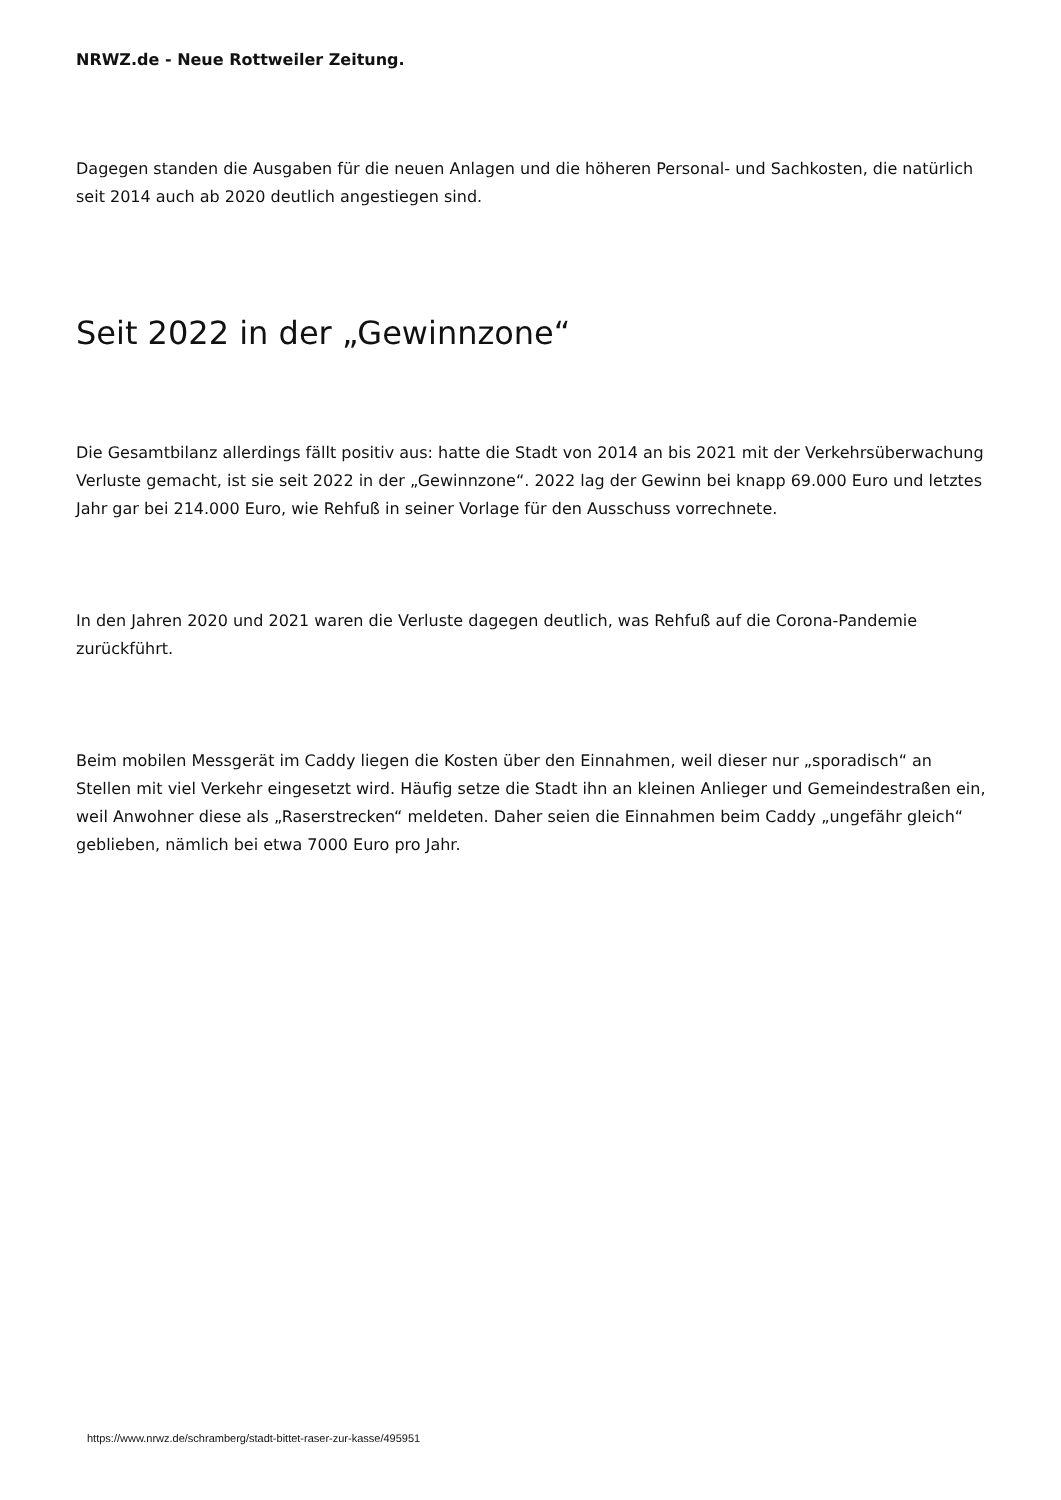NRWZ.de - Neue Rottweiler Zeitung.
Dagegen standen die Ausgaben für die neuen Anlagen und die höheren Personal- und Sachkosten, die natürlich seit 2014 auch ab 2020 deutlich angestiegen sind.
Seit 2022 in der „Gewinnzone“
Die Gesamtbilanz allerdings fällt positiv aus: hatte die Stadt von 2014 an bis 2021 mit der Verkehrsüberwachung Verluste gemacht, ist sie seit 2022 in der „Gewinnzone“. 2022 lag der Gewinn bei knapp 69.000 Euro und letztes Jahr gar bei 214.000 Euro, wie Rehfuß in seiner Vorlage für den Ausschuss vorrechnete.
In den Jahren 2020 und 2021 waren die Verluste dagegen deutlich, was Rehfuß auf die Corona-Pandemie zurückführt.
Beim mobilen Messgerät im Caddy liegen die Kosten über den Einnahmen, weil dieser nur „sporadisch“ an Stellen mit viel Verkehr eingesetzt wird. Häufig setze die Stadt ihn an kleinen Anlieger und Gemeindestraßen ein, weil Anwohner diese als „Raserstrecken“ meldeten. Daher seien die Einnahmen beim Caddy „ungefähr gleich“ geblieben, nämlich bei etwa 7000 Euro pro Jahr.
https://www.nrwz.de/schramberg/stadt-bittet-raser-zur-kasse/495951